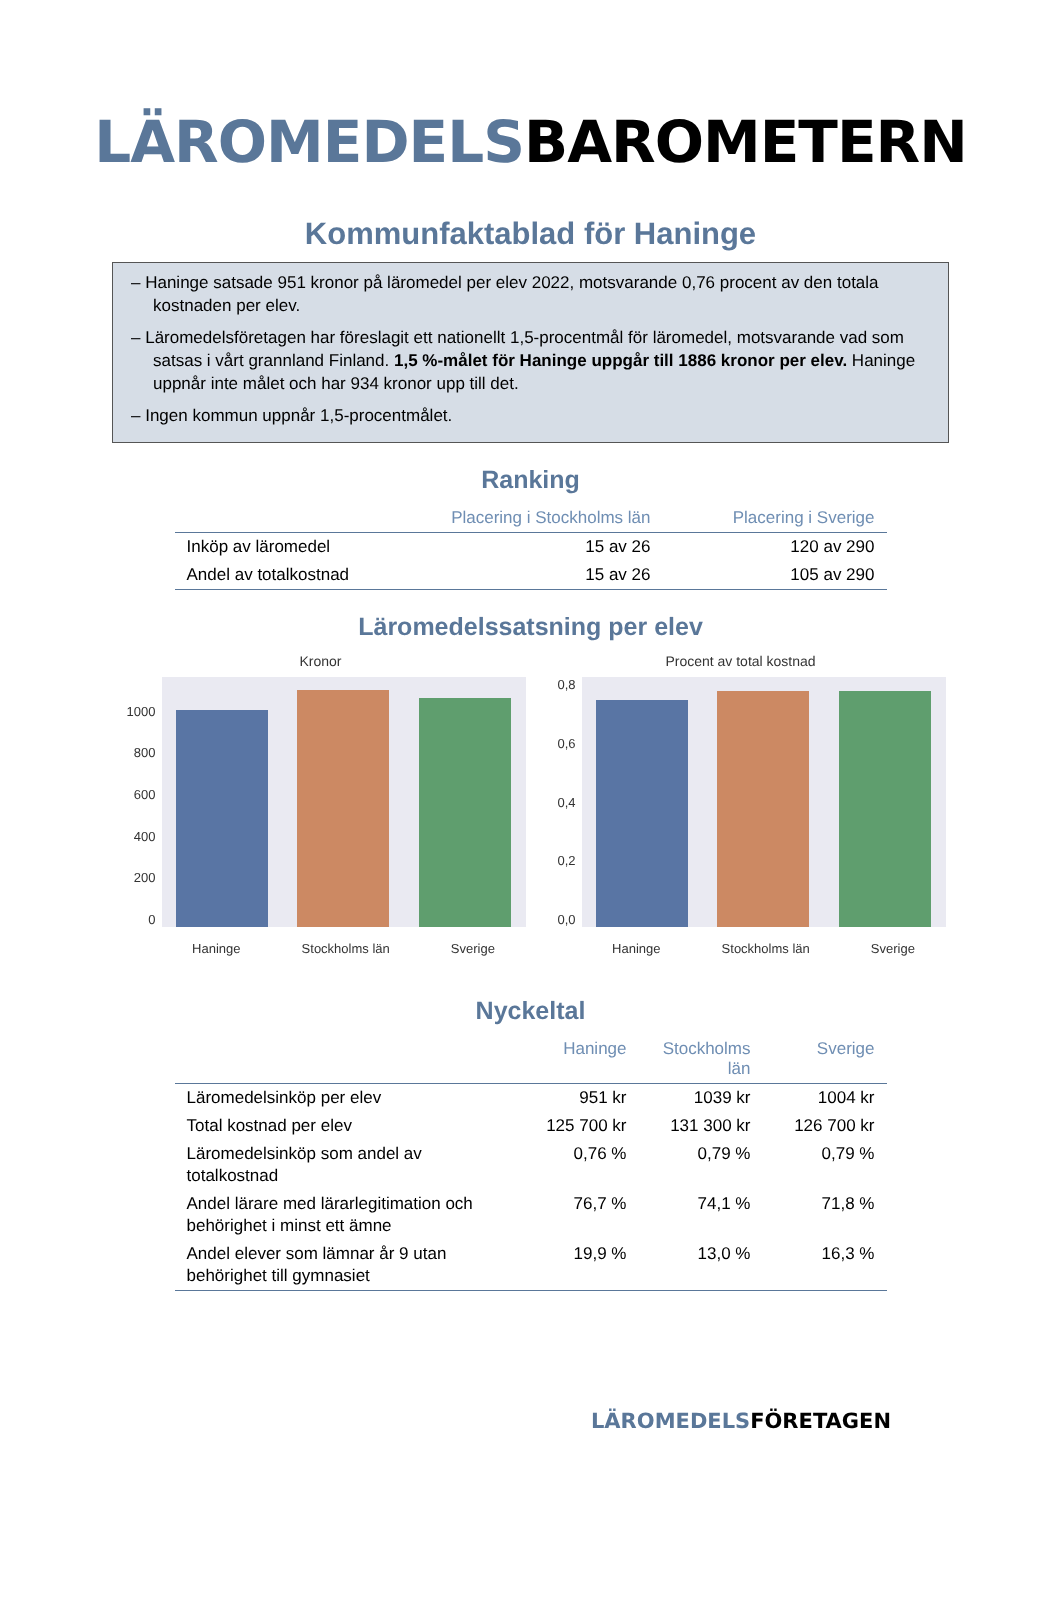LÄROMEDELSBAROMETERN
Kommunfaktablad för Haninge
– Haninge satsade 951 kronor på läromedel per elev 2022, motsvarande 0,76 procent av den totala kostnaden per elev.
– Läromedelsföretagen har föreslagit ett nationellt 1,5-procentmål för läromedel, motsvarande vad som satsas i vårt grannland Finland. 1,5 %-målet för Haninge uppgår till 1886 kronor per elev. Haninge uppnår inte målet och har 934 kronor upp till det.
– Ingen kommun uppnår 1,5-procentmålet.
Ranking
| | Placering i Stockholms län | Placering i Sverige |
| --- | --- | --- |
| Inköp av läromedel | 15 av 26 | 120 av 290 |
| Andel av totalkostnad | 15 av 26 | 105 av 290 |
Läromedelssatsning per elev
Kronor
1000
800
600
400
200
0
Haninge Stockholms län Sverige
Procent av total kostnad
0,8
0,6
0,4
0,2
0,0
Haninge Stockholms län Sverige
Nyckeltal
| | Haninge | Stockholms län | Sverige |
| --- | --- | --- | --- |
| Läromedelsinköp per elev | 951 kr | 1039 kr | 1004 kr |
| Total kostnad per elev | 125 700 kr | 131 300 kr | 126 700 kr |
| Läromedelsinköp som andel av totalkostnad | 0,76 % | 0,79 % | 0,79 % |
| Andel lärare med lärarlegitimation och behörighet i minst ett ämne | 76,7 % | 74,1 % | 71,8 % |
| Andel elever som lämnar år 9 utan behörighet till gymnasiet | 19,9 % | 13,0 % | 16,3 % |
LÄROMEDELSFÖRETAGEN